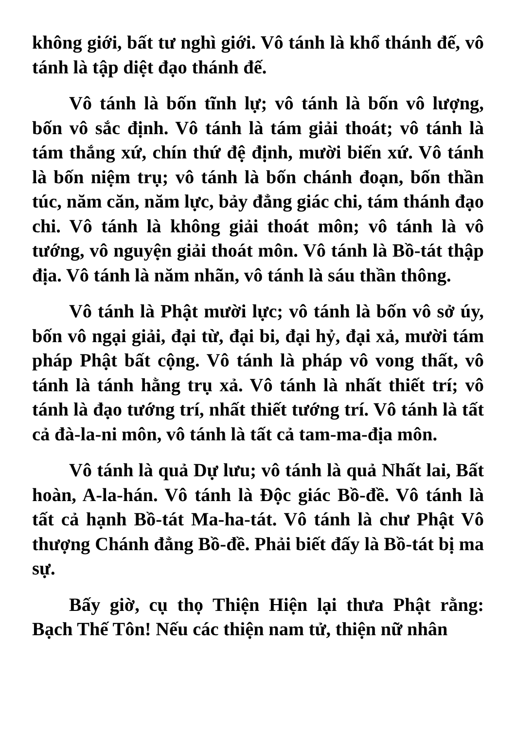không giới, bất tư nghì giới. Vô tánh là khổ thánh đế, vô tánh là tập diệt đạo thánh đế.
Vô tánh là bốn tĩnh lự; vô tánh là bốn vô lượng, bốn vô sắc định. Vô tánh là tám giải thoát; vô tánh là tám thắng xứ, chín thứ đệ định, mười biến xứ. Vô tánh là bốn niệm trụ; vô tánh là bốn chánh đoạn, bốn thần túc, năm căn, năm lực, bảy đẳng giác chi, tám thánh đạo chi. Vô tánh là không giải thoát môn; vô tánh là vô tướng, vô nguyện giải thoát môn. Vô tánh là Bồ-tát thập địa. Vô tánh là năm nhãn, vô tánh là sáu thần thông.
Vô tánh là Phật mười lực; vô tánh là bốn vô sở úy, bốn vô ngại giải, đại từ, đại bi, đại hỷ, đại xả, mười tám pháp Phật bất cộng. Vô tánh là pháp vô vong thất, vô tánh là tánh hằng trụ xả. Vô tánh là nhất thiết trí; vô tánh là đạo tướng trí, nhất thiết tướng trí. Vô tánh là tất cả đà-la-ni môn, vô tánh là tất cả tam-ma-địa môn.
Vô tánh là quả Dự lưu; vô tánh là quả Nhất lai, Bất hoàn, A-la-hán. Vô tánh là Độc giác Bồ-đề. Vô tánh là tất cả hạnh Bồ-tát Ma-ha-tát. Vô tánh là chư Phật Vô thượng Chánh đẳng Bồ-đề. Phải biết đấy là Bồ-tát bị ma sự.
Bấy giờ, cụ thọ Thiện Hiện lại thưa Phật rằng: Bạch Thế Tôn! Nếu các thiện nam tử, thiện nữ nhân